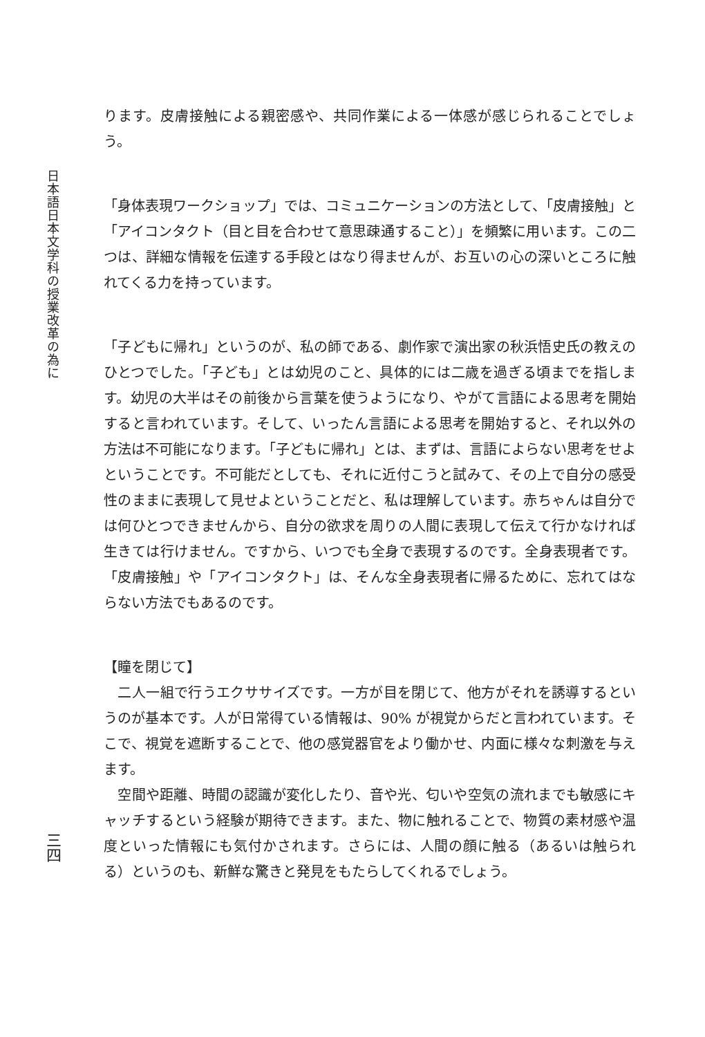日本語日本文学科の授業改革の為に
三四
ります。皮膚接触による親密感や、共同作業による一体感が感じられることでしょう。
「身体表現ワークショップ」では、コミュニケーションの方法として、「皮膚接触」と「アイコンタクト（目と目を合わせて意思疎通すること）」を頻繁に用います。この二つは、詳細な情報を伝達する手段とはなり得ませんが、お互いの心の深いところに触れてくる力を持っています。
「子どもに帰れ」というのが、私の師である、劇作家で演出家の秋浜悟史氏の教えのひとつでした。「子ども」とは幼児のこと、具体的には二歳を過ぎる頃までを指します。幼児の大半はその前後から言葉を使うようになり、やがて言語による思考を開始すると言われています。そして、いったん言語による思考を開始すると、それ以外の方法は不可能になります。「子どもに帰れ」とは、まずは、言語によらない思考をせよということです。不可能だとしても、それに近付こうと試みて、その上で自分の感受性のままに表現して見せよということだと、私は理解しています。赤ちゃんは自分では何ひとつできませんから、自分の欲求を周りの人間に表現して伝えて行かなければ生きては行けません。ですから、いつでも全身で表現するのです。全身表現者です。「皮膚接触」や「アイコンタクト」は、そんな全身表現者に帰るために、忘れてはならない方法でもあるのです。
【瞳を閉じて】
　二人一組で行うエクササイズです。一方が目を閉じて、他方がそれを誘導するというのが基本です。人が日常得ている情報は、90% が視覚からだと言われています。そこで、視覚を遮断することで、他の感覚器官をより働かせ、内面に様々な刺激を与えます。
　空間や距離、時間の認識が変化したり、音や光、匂いや空気の流れまでも敏感にキャッチするという経験が期待できます。また、物に触れることで、物質の素材感や温度といった情報にも気付かされます。さらには、人間の顔に触る（あるいは触られる）というのも、新鮮な驚きと発見をもたらしてくれるでしょう。